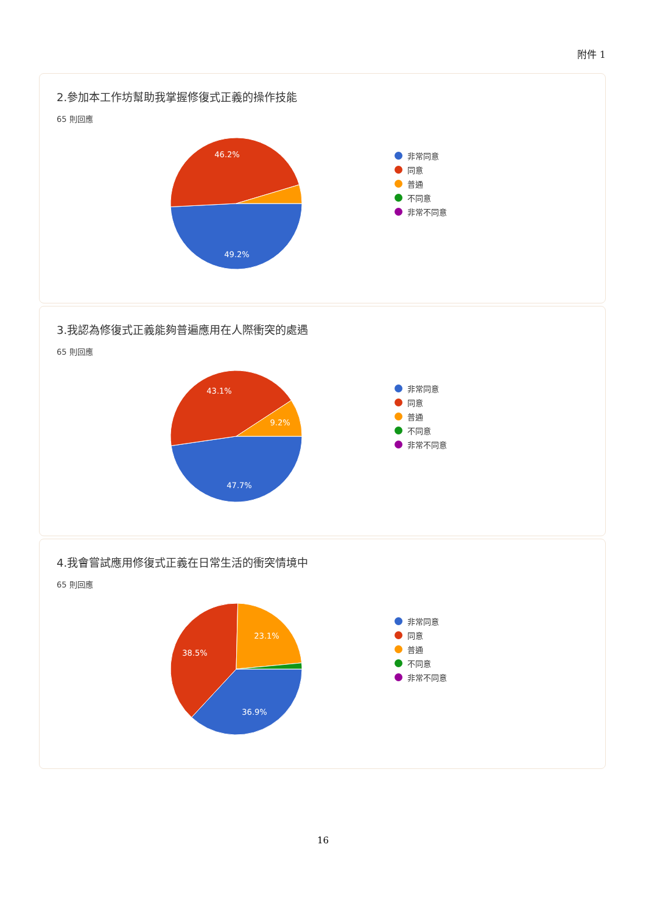附件 1
2.參加本工作坊幫助我掌握修復式正義的操作技能
65 則回應
46.2%
49.2%
非常同意
同意
普通
不同意
非常不同意
3.我認為修復式正義能夠普遍應用在人際衝突的處遇
65 則回應
43.1%
9.2%
47.7%
非常同意
同意
普通
不同意
非常不同意
4.我會嘗試應用修復式正義在日常生活的衝突情境中
65 則回應
38.5%
23.1%
36.9%
非常同意
同意
普通
不同意
非常不同意
16